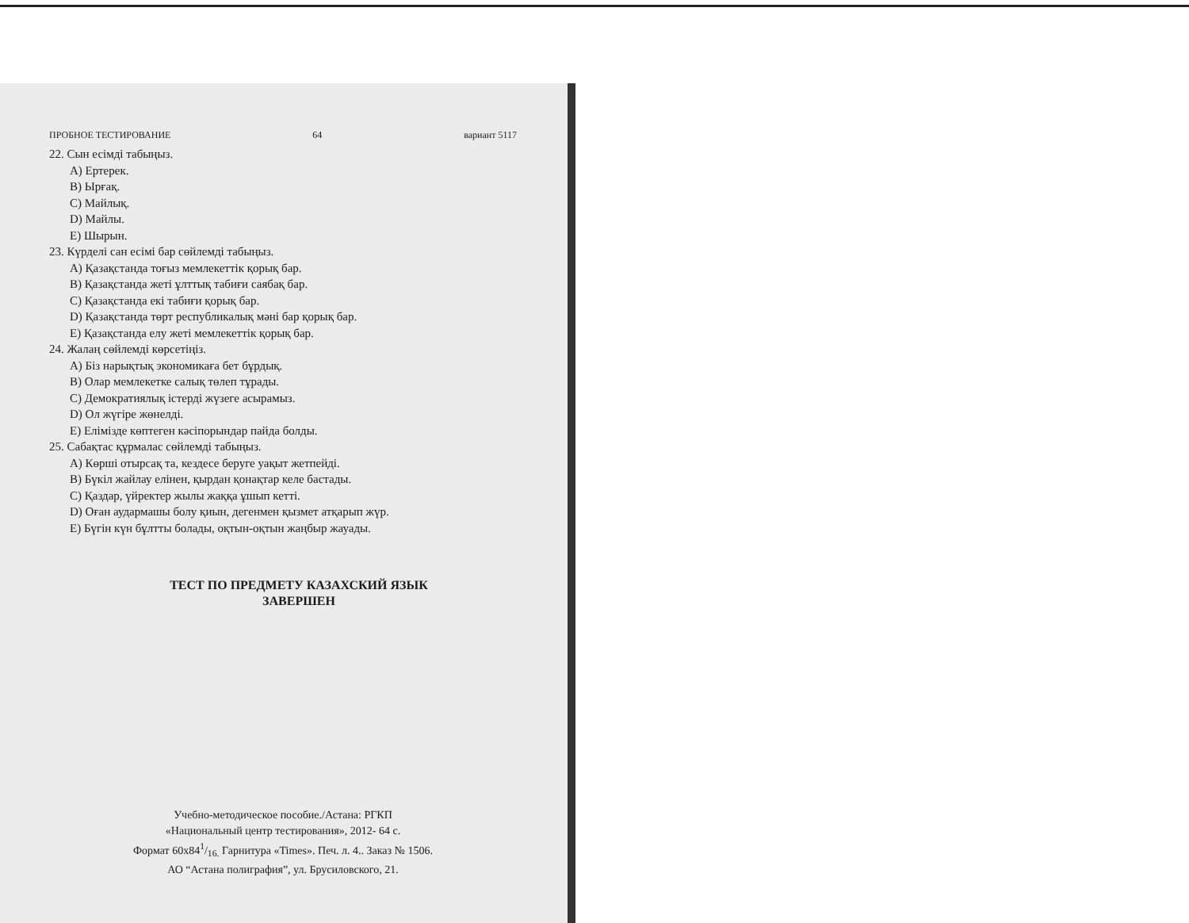ПРОБНОЕ ТЕСТИРОВАНИЕ 64 вариант 5117
22. Сын есімді табыңыз.
A) Ертерек.
B) Ырғақ.
C) Майлық.
D) Майлы.
E) Шырын.
23. Күрделі сан есімі бар сөйлемді табыңыз.
A) Қазақстанда тоғыз мемлекеттік қорық бар.
B) Қазақстанда жеті ұлттық табиғи саябақ бар.
C) Қазақстанда екі табиғи қорық бар.
D) Қазақстанда төрт республикалық мәні бар қорық бар.
E) Қазақстанда елу жеті мемлекеттік қорық бар.
24. Жалаң сөйлемді көрсетіңіз.
A) Біз нарықтық экономикаға бет бұрдық.
B) Олар мемлекетке салық төлеп тұрады.
C) Демократиялық істерді жүзеге асырамыз.
D) Ол жүгіре жөнелді.
E) Елімізде көптеген кәсіпорындар пайда болды.
25. Сабақтас құрмалас сөйлемді табыңыз.
A) Көрші отырсақ та, кездесе беруге уақыт жетпейді.
B) Бүкіл жайлау елінен, қырдан қонақтар келе бастады.
C) Қаздар, үйректер жылы жаққа ұшып кетті.
D) Оған аудармашы болу қиын, дегенмен қызмет атқарып жүр.
E) Бүгін күн бұлтты болады, оқтын-оқтын жаңбыр жауады.
ТЕСТ ПО ПРЕДМЕТУ КАЗАХСКИЙ ЯЗЫК
ЗАВЕРШЕН
Учебно-методическое пособие./Астана: РГКП
«Национальный центр тестирования», 2012- 64 с.
Формат 60x841/16. Гарнитура «Times». Печ. л. 4.. Заказ № 1506.
АО “Астана полиграфия”, ул. Брусиловского, 21.